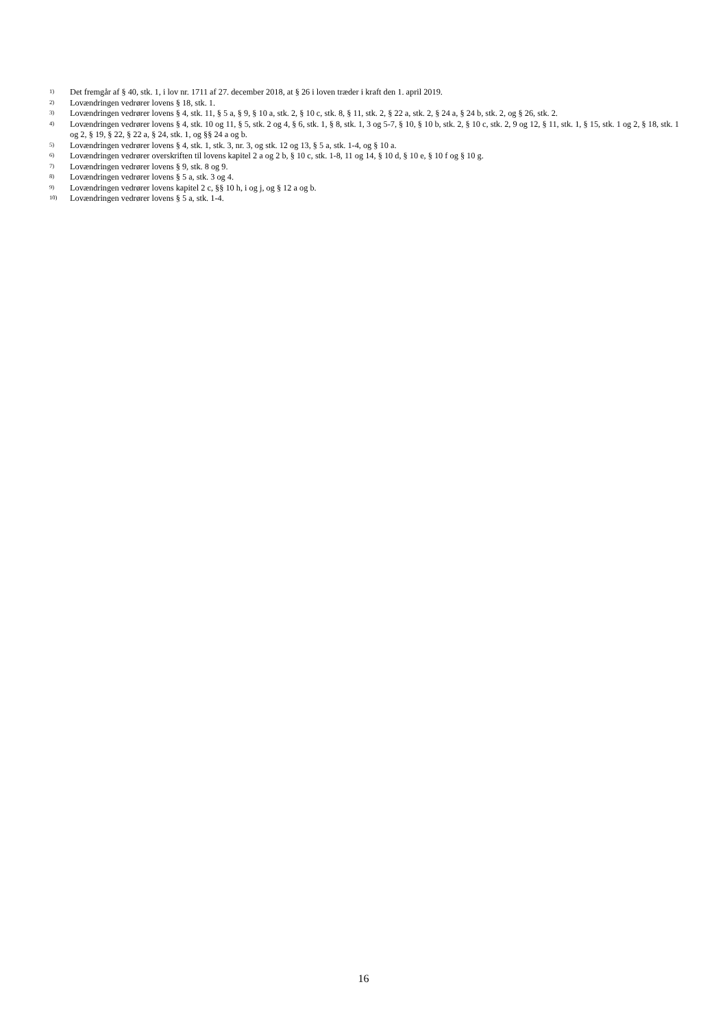<sup>1)</sup> Det fremgår af § 40, stk. 1, i lov nr. 1711 af 27. december 2018, at § 26 i loven træder i kraft den 1. april 2019.
<sup>2)</sup> Lovændringen vedrører lovens § 18, stk. 1.
<sup>3)</sup> Lovændringen vedrører lovens § 4, stk. 11, § 5 a, § 9, § 10 a, stk. 2, § 10 c, stk. 8, § 11, stk. 2, § 22 a, stk. 2, § 24 a, § 24 b, stk. 2, og § 26, stk. 2.
<sup>4)</sup> Lovændringen vedrører lovens § 4, stk. 10 og 11, § 5, stk. 2 og 4, § 6, stk. 1, § 8, stk. 1, 3 og 5-7, § 10, § 10 b, stk. 2, § 10 c, stk. 2, 9 og 12, § 11, stk. 1, § 15, stk. 1 og 2, § 18, stk. 1 og 2, § 19, § 22, § 22 a, § 24, stk. 1, og §§ 24 a og b.
<sup>5)</sup> Lovændringen vedrører lovens § 4, stk. 1, stk. 3, nr. 3, og stk. 12 og 13, § 5 a, stk. 1-4, og § 10 a.
<sup>6)</sup> Lovændringen vedrører overskriften til lovens kapitel 2 a og 2 b, § 10 c, stk. 1-8, 11 og 14, § 10 d, § 10 e, § 10 f og § 10 g.
<sup>7)</sup> Lovændringen vedrører lovens § 9, stk. 8 og 9.
<sup>8)</sup> Lovændringen vedrører lovens § 5 a, stk. 3 og 4.
<sup>9)</sup> Lovændringen vedrører lovens kapitel 2 c, §§ 10 h, i og j, og § 12 a og b.
<sup>10)</sup> Lovændringen vedrører lovens § 5 a, stk. 1-4.
16